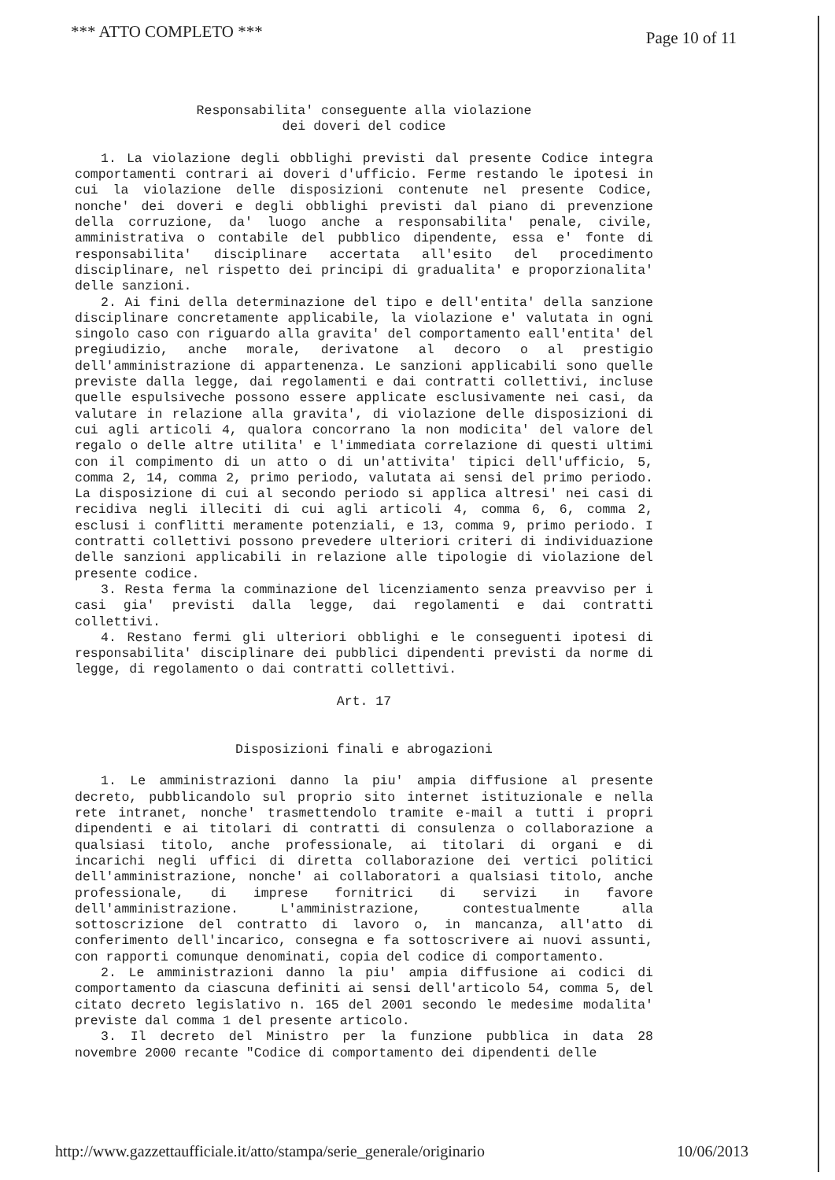*** ATTO COMPLETO *** Page 10 of 11
Responsabilita' conseguente alla violazione
dei doveri del codice
1. La violazione degli obblighi previsti dal presente Codice integra comportamenti contrari ai doveri d'ufficio. Ferme restando le ipotesi in cui la violazione delle disposizioni contenute nel presente Codice, nonche' dei doveri e degli obblighi previsti dal piano di prevenzione della corruzione, da' luogo anche a responsabilita' penale, civile, amministrativa o contabile del pubblico dipendente, essa e' fonte di responsabilita' disciplinare accertata all'esito del procedimento disciplinare, nel rispetto dei principi di gradualita' e proporzionalita' delle sanzioni.
2. Ai fini della determinazione del tipo e dell'entita' della sanzione disciplinare concretamente applicabile, la violazione e' valutata in ogni singolo caso con riguardo alla gravita' del comportamento eall'entita' del pregiudizio, anche morale, derivatone al decoro o al prestigio dell'amministrazione di appartenenza. Le sanzioni applicabili sono quelle previste dalla legge, dai regolamenti e dai contratti collettivi, incluse quelle espulsiveche possono essere applicate esclusivamente nei casi, da valutare in relazione alla gravita', di violazione delle disposizioni di cui agli articoli 4, qualora concorrano la non modicita' del valore del regalo o delle altre utilita' e l'immediata correlazione di questi ultimi con il compimento di un atto o di un'attivita' tipici dell'ufficio, 5, comma 2, 14, comma 2, primo periodo, valutata ai sensi del primo periodo. La disposizione di cui al secondo periodo si applica altresi' nei casi di recidiva negli illeciti di cui agli articoli 4, comma 6, 6, comma 2, esclusi i conflitti meramente potenziali, e 13, comma 9, primo periodo. I contratti collettivi possono prevedere ulteriori criteri di individuazione delle sanzioni applicabili in relazione alle tipologie di violazione del presente codice.
3. Resta ferma la comminazione del licenziamento senza preavviso per i casi gia' previsti dalla legge, dai regolamenti e dai contratti collettivi.
4. Restano fermi gli ulteriori obblighi e le conseguenti ipotesi di responsabilita' disciplinare dei pubblici dipendenti previsti da norme di legge, di regolamento o dai contratti collettivi.
Art. 17
Disposizioni finali e abrogazioni
1. Le amministrazioni danno la piu' ampia diffusione al presente decreto, pubblicandolo sul proprio sito internet istituzionale e nella rete intranet, nonche' trasmettendolo tramite e-mail a tutti i propri dipendenti e ai titolari di contratti di consulenza o collaborazione a qualsiasi titolo, anche professionale, ai titolari di organi e di incarichi negli uffici di diretta collaborazione dei vertici politici dell'amministrazione, nonche' ai collaboratori a qualsiasi titolo, anche professionale, di imprese fornitrici di servizi in favore dell'amministrazione. L'amministrazione, contestualmente alla sottoscrizione del contratto di lavoro o, in mancanza, all'atto di conferimento dell'incarico, consegna e fa sottoscrivere ai nuovi assunti, con rapporti comunque denominati, copia del codice di comportamento.
2. Le amministrazioni danno la piu' ampia diffusione ai codici di comportamento da ciascuna definiti ai sensi dell'articolo 54, comma 5, del citato decreto legislativo n. 165 del 2001 secondo le medesime modalita' previste dal comma 1 del presente articolo.
3. Il decreto del Ministro per la funzione pubblica in data 28 novembre 2000 recante "Codice di comportamento dei dipendenti delle
http://www.gazzettaufficiale.it/atto/stampa/serie_generale/originario 10/06/2013